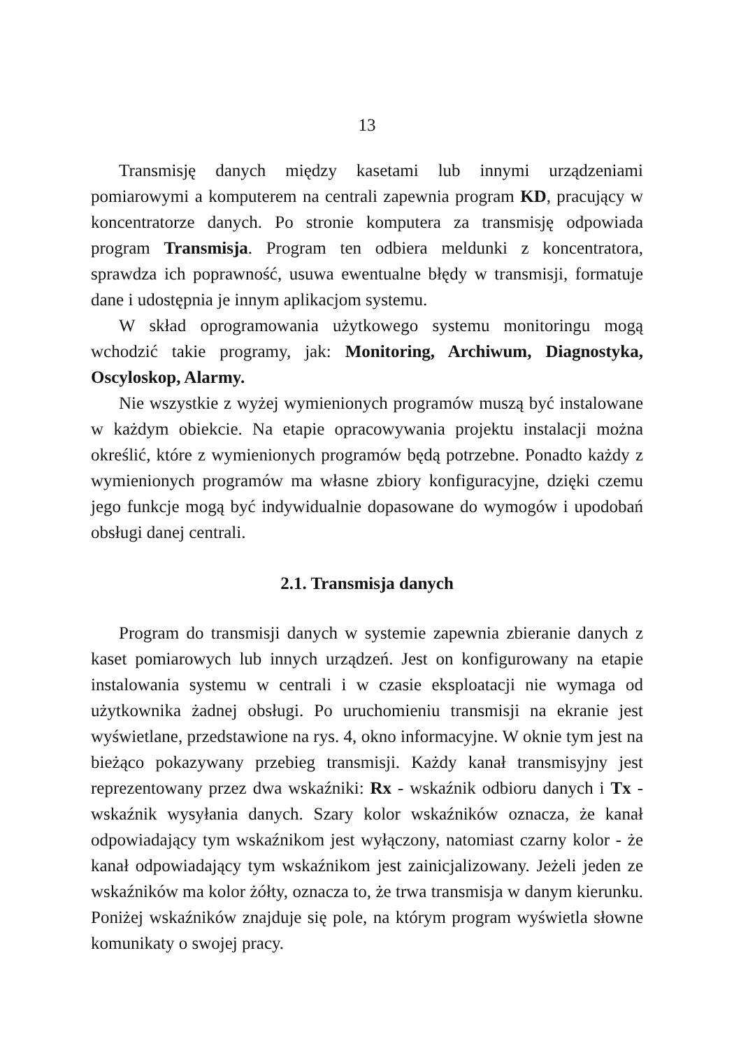13
Transmisję danych między kasetami lub innymi urządzeniami pomiarowymi a komputerem na centrali zapewnia program KD, pracujący w koncentratorze danych. Po stronie komputera za transmisję odpowiada program Transmisja. Program ten odbiera meldunki z koncentratora, sprawdza ich poprawność, usuwa ewentualne błędy w transmisji, formatuje dane i udostępnia je innym aplikacjom systemu.
W skład oprogramowania użytkowego systemu monitoringu mogą wchodzić takie programy, jak: Monitoring, Archiwum, Diagnostyka, Oscyloskop, Alarmy.
Nie wszystkie z wyżej wymienionych programów muszą być instalowane w każdym obiekcie. Na etapie opracowywania projektu instalacji można określić, które z wymienionych programów będą potrzebne. Ponadto każdy z wymienionych programów ma własne zbiory konfiguracyjne, dzięki czemu jego funkcje mogą być indywidualnie dopasowane do wymogów i upodobań obsługi danej centrali.
2.1. Transmisja danych
Program do transmisji danych w systemie zapewnia zbieranie danych z kaset pomiarowych lub innych urządzeń. Jest on konfigurowany na etapie instalowania systemu w centrali i w czasie eksploatacji nie wymaga od użytkownika żadnej obsługi. Po uruchomieniu transmisji na ekranie jest wyświetlane, przedstawione na rys. 4, okno informacyjne. W oknie tym jest na bieżąco pokazywany przebieg transmisji. Każdy kanał transmisyjny jest reprezentowany przez dwa wskaźniki: Rx - wskaźnik odbioru danych i Tx - wskaźnik wysyłania danych. Szary kolor wskaźników oznacza, że kanał odpowiadający tym wskaźnikom jest wyłączony, natomiast czarny kolor - że kanał odpowiadający tym wskaźnikom jest zainicjalizowany. Jeżeli jeden ze wskaźników ma kolor żółty, oznacza to, że trwa transmisja w danym kierunku. Poniżej wskaźników znajduje się pole, na którym program wyświetla słowne komunikaty o swojej pracy.